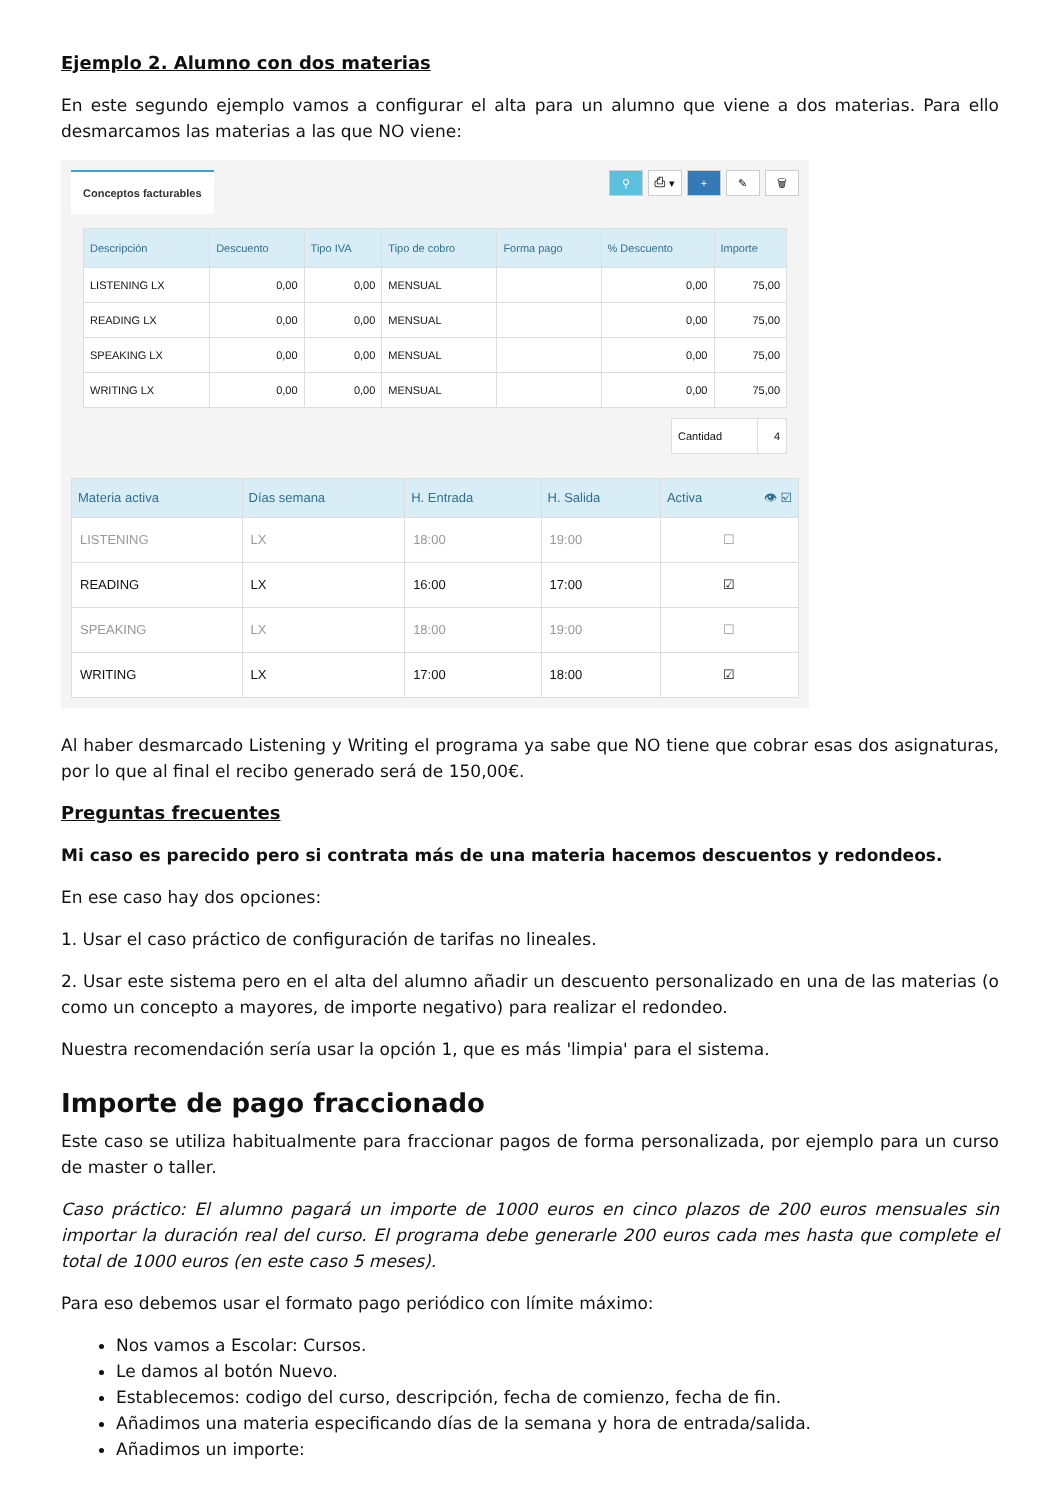Ejemplo 2. Alumno con dos materias
En este segundo ejemplo vamos a configurar el alta para un alumno que viene a dos materias. Para ello desmarcamos las materias a las que NO viene:
Conceptos facturables ⚲ ⎙ ▾ + ✎ 🗑
| Descripción | Descuento | Tipo IVA | Tipo de cobro | Forma pago | % Descuento | Importe |
| --- | --- | --- | --- | --- | --- | --- |
| LISTENING LX | 0,00 | 0,00 | MENSUAL | | 0,00 | 75,00 |
| READING LX | 0,00 | 0,00 | MENSUAL | | 0,00 | 75,00 |
| SPEAKING LX | 0,00 | 0,00 | MENSUAL | | 0,00 | 75,00 |
| WRITING LX | 0,00 | 0,00 | MENSUAL | | 0,00 | 75,00 |
| Cantidad | 4 |
| Materia activa | Días semana | H. Entrada | H. Salida | Activa 👁 ☑ |
| --- | --- | --- | --- | --- |
| LISTENING | LX | 18:00 | 19:00 | ☐ |
| READING | LX | 16:00 | 17:00 | ☑ |
| SPEAKING | LX | 18:00 | 19:00 | ☐ |
| WRITING | LX | 17:00 | 18:00 | ☑ |
Al haber desmarcado Listening y Writing el programa ya sabe que NO tiene que cobrar esas dos asignaturas, por lo que al final el recibo generado será de 150,00€.
Preguntas frecuentes
Mi caso es parecido pero si contrata más de una materia hacemos descuentos y redondeos.
En ese caso hay dos opciones:
1. Usar el caso práctico de configuración de tarifas no lineales.
2. Usar este sistema pero en el alta del alumno añadir un descuento personalizado en una de las materias (o como un concepto a mayores, de importe negativo) para realizar el redondeo.
Nuestra recomendación sería usar la opción 1, que es más 'limpia' para el sistema.
Importe de pago fraccionado
Este caso se utiliza habitualmente para fraccionar pagos de forma personalizada, por ejemplo para un curso de master o taller.
Caso práctico: El alumno pagará un importe de 1000 euros en cinco plazos de 200 euros mensuales sin importar la duración real del curso. El programa debe generarle 200 euros cada mes hasta que complete el total de 1000 euros (en este caso 5 meses).
Para eso debemos usar el formato pago periódico con límite máximo:
Nos vamos a Escolar: Cursos.
Le damos al botón Nuevo.
Establecemos: codigo del curso, descripción, fecha de comienzo, fecha de fin.
Añadimos una materia especificando días de la semana y hora de entrada/salida.
Añadimos un importe: